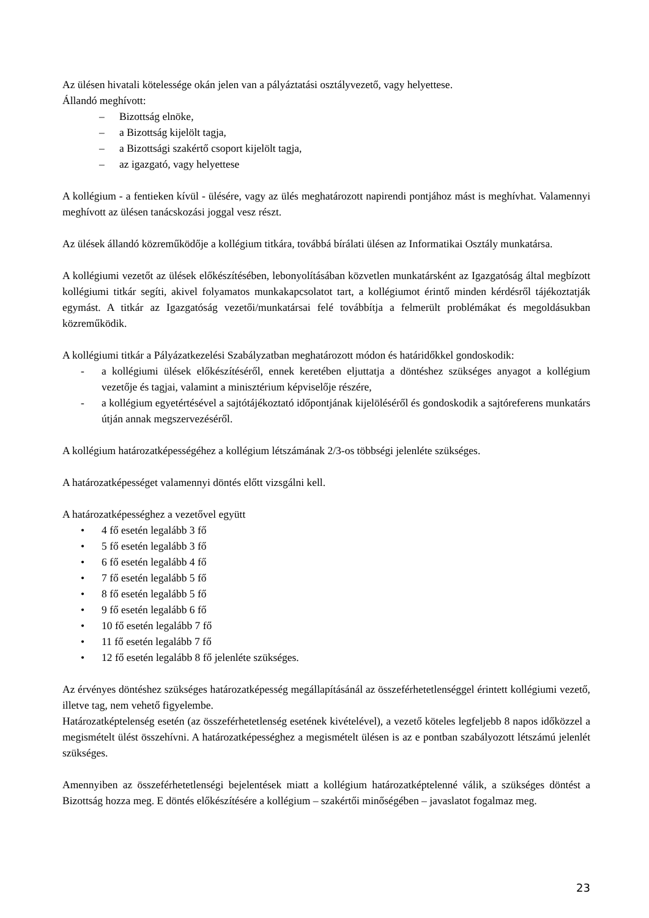Az ülésen hivatali kötelessége okán jelen van a pályáztatási osztályvezető, vagy helyettese.
Állandó meghívott:
– Bizottság elnöke,
– a Bizottság kijelölt tagja,
– a Bizottsági szakértő csoport kijelölt tagja,
– az igazgató, vagy helyettese
A kollégium - a fentieken kívül - ülésére, vagy az ülés meghatározott napirendi pontjához mást is meghívhat. Valamennyi meghívott az ülésen tanácskozási joggal vesz részt.
Az ülések állandó közreműködője a kollégium titkára, továbbá bírálati ülésen az Informatikai Osztály munkatársa.
A kollégiumi vezetőt az ülések előkészítésében, lebonyolításában közvetlen munkatársként az Igazgatóság által megbízott kollégiumi titkár segíti, akivel folyamatos munkakapcsolatot tart, a kollégiumot érintő minden kérdésről tájékoztatják egymást. A titkár az Igazgatóság vezetői/munkatársai felé továbbítja a felmerült problémákat és megoldásukban közreműködik.
A kollégiumi titkár a Pályázatkezelési Szabályzatban meghatározott módon és határidőkkel gondoskodik:
- a kollégiumi ülések előkészítéséről, ennek keretében eljuttatja a döntéshez szükséges anyagot a kollégium vezetője és tagjai, valamint a minisztérium képviselője részére,
- a kollégium egyetértésével a sajtótájékoztató időpontjának kijelöléséről és gondoskodik a sajtóreferens munkatárs útján annak megszervezéséről.
A kollégium határozatképességéhez a kollégium létszámának 2/3-os többségi jelenléte szükséges.
A határozatképességet valamennyi döntés előtt vizsgálni kell.
A határozatképességhez a vezetővel együtt
• 4 fő esetén legalább 3 fő
• 5 fő esetén legalább 3 fő
• 6 fő esetén legalább 4 fő
• 7 fő esetén legalább 5 fő
• 8 fő esetén legalább 5 fő
• 9 fő esetén legalább 6 fő
• 10 fő esetén legalább 7 fő
• 11 fő esetén legalább 7 fő
• 12 fő esetén legalább 8 fő jelenléte szükséges.
Az érvényes döntéshez szükséges határozatképesség megállapításánál az összeférhetetlenséggel érintett kollégiumi vezető, illetve tag, nem vehető figyelembe.
Határozatképtelenség esetén (az összeférhetetlenség esetének kivételével), a vezető köteles legfeljebb 8 napos időközzel a megismételt ülést összehívni. A határozatképességhez a megismételt ülésen is az e pontban szabályozott létszámú jelenlét szükséges.
Amennyiben az összeférhetetlenségi bejelentések miatt a kollégium határozatképtelenné válik, a szükséges döntést a Bizottság hozza meg. E döntés előkészítésére a kollégium – szakértői minőségében – javaslatot fogalmaz meg.
23